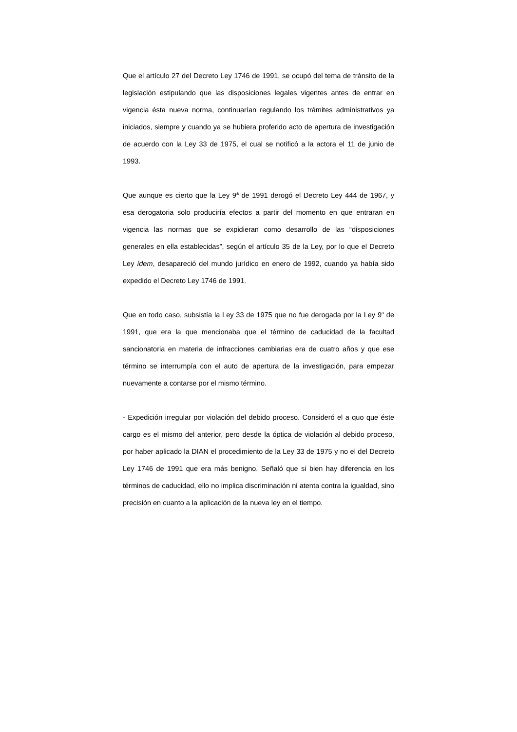Que el artículo 27 del Decreto Ley 1746 de 1991, se ocupó del tema de tránsito de la legislación estipulando que las disposiciones legales vigentes antes de entrar en vigencia ésta nueva norma, continuarían regulando los trámites administrativos ya iniciados, siempre y cuando ya se hubiera proferido acto de apertura de investigación de acuerdo con la Ley 33 de 1975, el cual se notificó a la actora el 11 de junio de 1993.
Que aunque es cierto que la Ley 9<sup>a</sup> de 1991 derogó el Decreto Ley 444 de 1967, y esa derogatoria solo produciría efectos a partir del momento en que entraran en vigencia las normas que se expidieran como desarrollo de las “disposiciones generales en ella establecidas”, según el artículo 35 de la Ley, por lo que el Decreto Ley ídem, desapareció del mundo jurídico en enero de 1992, cuando ya había sido expedido el Decreto Ley 1746 de 1991.
Que en todo caso, subsistía la Ley 33 de 1975 que no fue derogada por la Ley 9<sup>a</sup> de 1991, que era la que mencionaba que el término de caducidad de la facultad sancionatoria en materia de infracciones cambiarias era de cuatro años y que ese término se interrumpía con el auto de apertura de la investigación, para empezar nuevamente a contarse por el mismo término.
- Expedición irregular por violación del debido proceso. Consideró el a quo que éste cargo es el mismo del anterior, pero desde la óptica de violación al debido proceso, por haber aplicado la DIAN el procedimiento de la Ley 33 de 1975 y no el del Decreto Ley 1746 de 1991 que era más benigno. Señaló que si bien hay diferencia en los términos de caducidad, ello no implica discriminación ni atenta contra la igualdad, sino precisión en cuanto a la aplicación de la nueva ley en el tiempo.